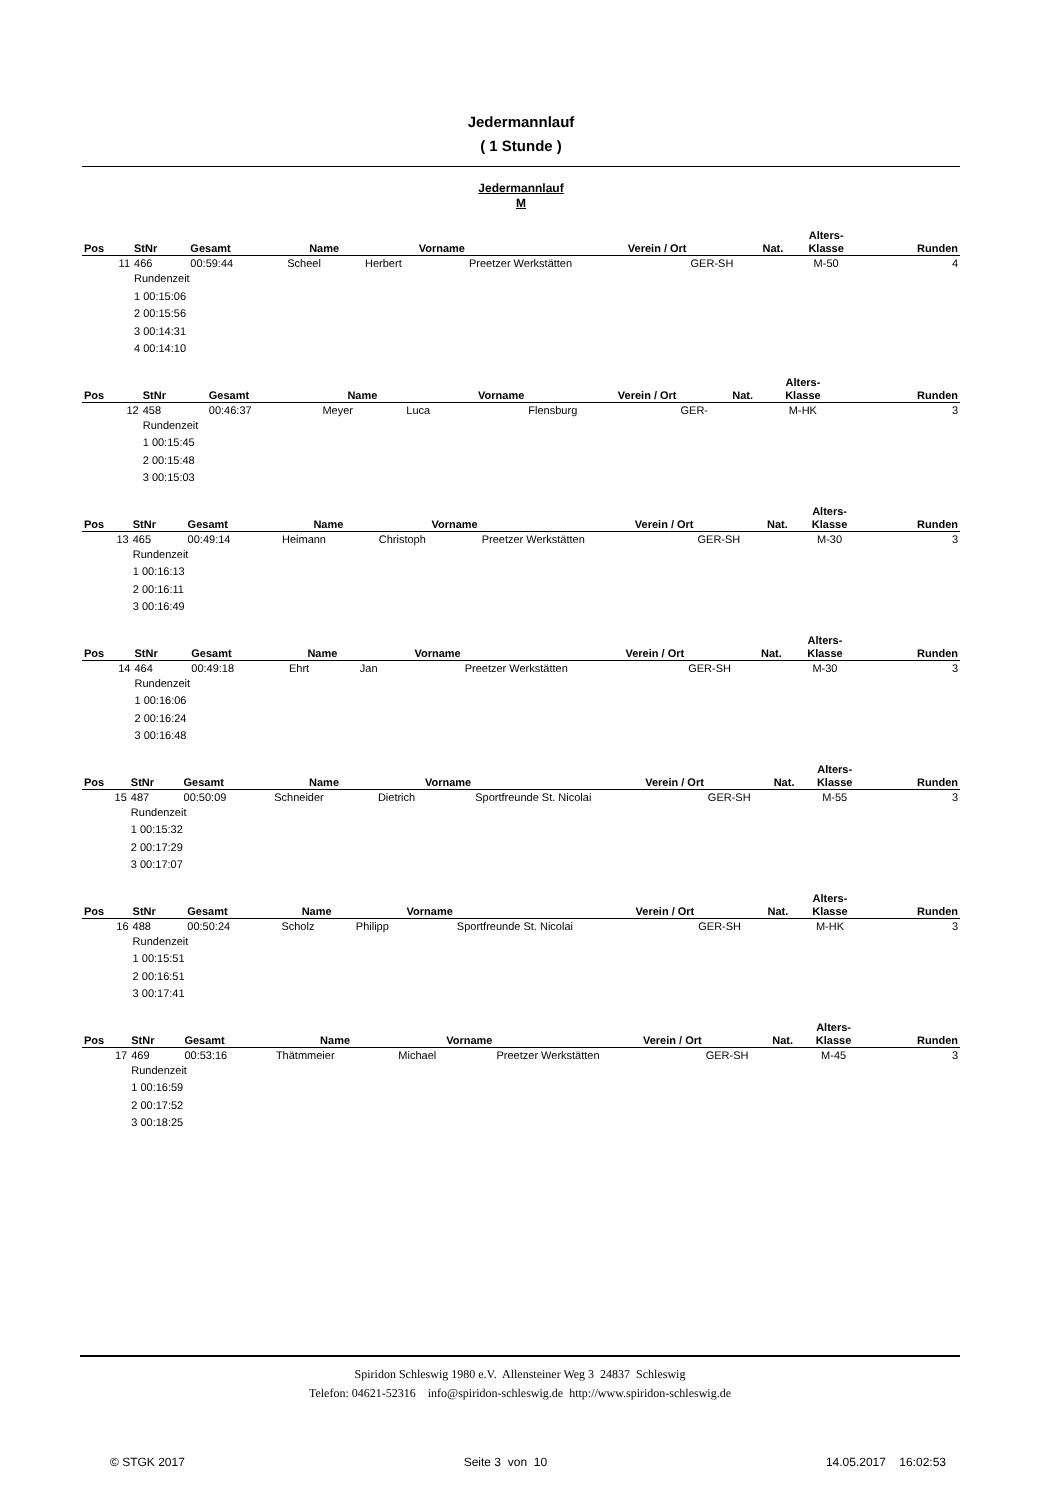Jedermannlauf
( 1 Stunde )
Jedermannlauf
M
| Pos | StNr | Gesamt | Name | Vorname | Verein / Ort | Nat. | Alters- Klasse | Runden |
| --- | --- | --- | --- | --- | --- | --- | --- | --- |
| 11 | 466 | 00:59:44 | Scheel | Herbert | Preetzer Werkstätten | GER-SH | M-50 | 4 |
| | Rundenzeit 1 00:15:06 2 00:15:56 3 00:14:31 4 00:14:10 | | | | | | | |
| Pos | StNr | Gesamt | Name | Vorname | Verein / Ort | Nat. | Alters- Klasse | Runden |
| --- | --- | --- | --- | --- | --- | --- | --- | --- |
| 12 | 458 | 00:46:37 | Meyer | Luca | Flensburg | GER- | M-HK | 3 |
| | Rundenzeit 1 00:15:45 2 00:15:48 3 00:15:03 | | | | | | | |
| Pos | StNr | Gesamt | Name | Vorname | Verein / Ort | Nat. | Alters- Klasse | Runden |
| --- | --- | --- | --- | --- | --- | --- | --- | --- |
| 13 | 465 | 00:49:14 | Heimann | Christoph | Preetzer Werkstätten | GER-SH | M-30 | 3 |
| | Rundenzeit 1 00:16:13 2 00:16:11 3 00:16:49 | | | | | | | |
| Pos | StNr | Gesamt | Name | Vorname | Verein / Ort | Nat. | Alters- Klasse | Runden |
| --- | --- | --- | --- | --- | --- | --- | --- | --- |
| 14 | 464 | 00:49:18 | Ehrt | Jan | Preetzer Werkstätten | GER-SH | M-30 | 3 |
| | Rundenzeit 1 00:16:06 2 00:16:24 3 00:16:48 | | | | | | | |
| Pos | StNr | Gesamt | Name | Vorname | Verein / Ort | Nat. | Alters- Klasse | Runden |
| --- | --- | --- | --- | --- | --- | --- | --- | --- |
| 15 | 487 | 00:50:09 | Schneider | Dietrich | Sportfreunde St. Nicolai | GER-SH | M-55 | 3 |
| | Rundenzeit 1 00:15:32 2 00:17:29 3 00:17:07 | | | | | | | |
| Pos | StNr | Gesamt | Name | Vorname | Verein / Ort | Nat. | Alters- Klasse | Runden |
| --- | --- | --- | --- | --- | --- | --- | --- | --- |
| 16 | 488 | 00:50:24 | Scholz | Philipp | Sportfreunde St. Nicolai | GER-SH | M-HK | 3 |
| | Rundenzeit 1 00:15:51 2 00:16:51 3 00:17:41 | | | | | | | |
| Pos | StNr | Gesamt | Name | Vorname | Verein / Ort | Nat. | Alters- Klasse | Runden |
| --- | --- | --- | --- | --- | --- | --- | --- | --- |
| 17 | 469 | 00:53:16 | Thätmmeier | Michael | Preetzer Werkstätten | GER-SH | M-45 | 3 |
| | Rundenzeit 1 00:16:59 2 00:17:52 3 00:18:25 | | | | | | | |
Spiridon Schleswig 1980 e.V. Allensteiner Weg 3 24837 Schleswig
Telefon: 04621-52316 info@spiridon-schleswig.de http://www.spiridon-schleswig.de
© STGK 2017 Seite 3 von 10 14.05.2017 16:02:53